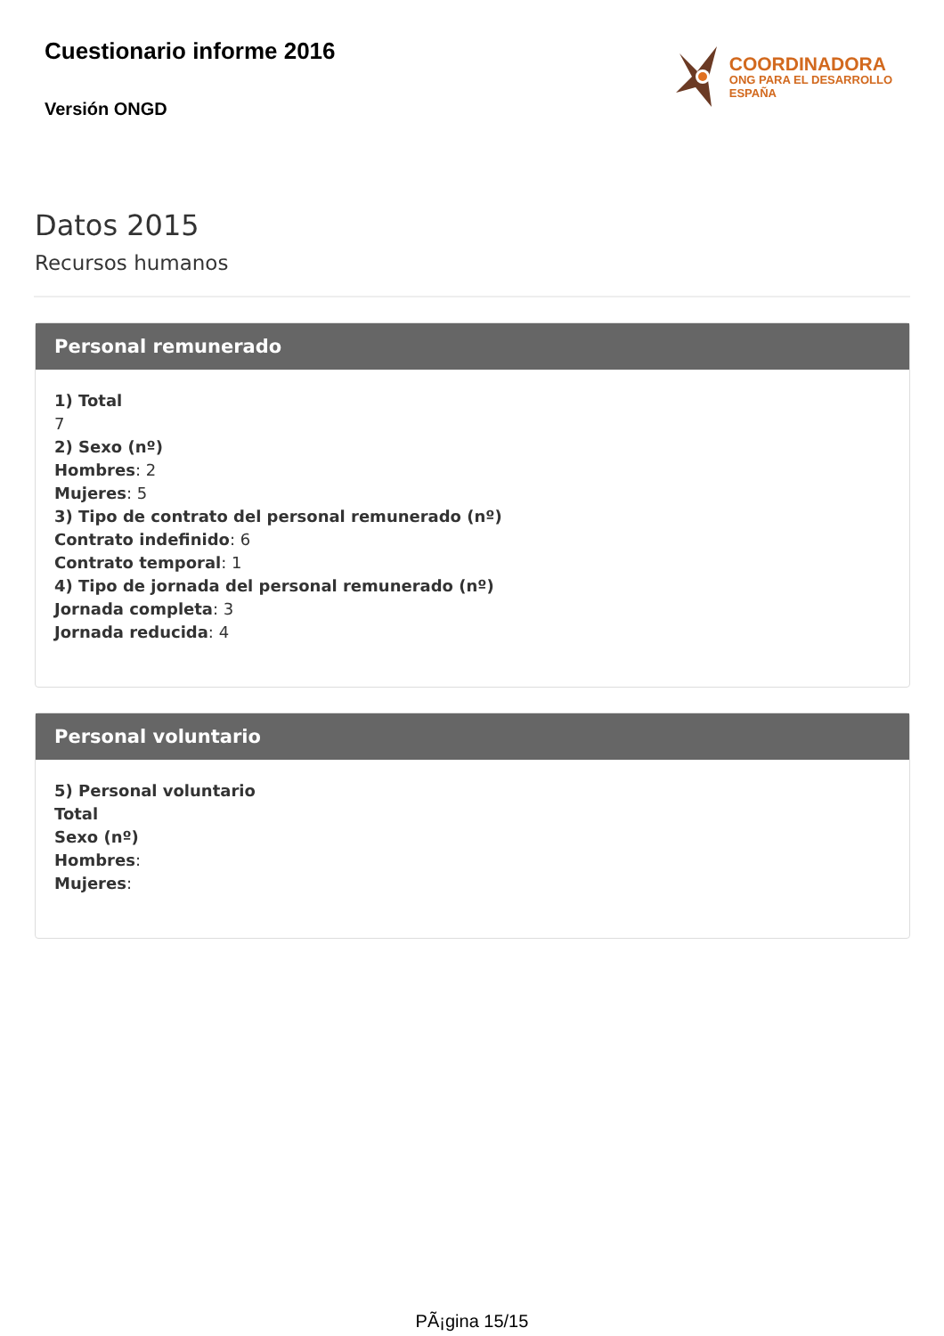Cuestionario informe 2016
Versión ONGD
COORDINADORA
ONG PARA EL DESARROLLO
ESPAÑA
Datos 2015
Recursos humanos
Personal remunerado
1) Total
7
2) Sexo (nº)
Hombres: 2
Mujeres: 5
3) Tipo de contrato del personal remunerado (nº)
Contrato indefinido: 6
Contrato temporal: 1
4) Tipo de jornada del personal remunerado (nº)
Jornada completa: 3
Jornada reducida: 4
Personal voluntario
5) Personal voluntario
Total
Sexo (nº)
Hombres:
Mujeres:
PÃ¡gina 15/15